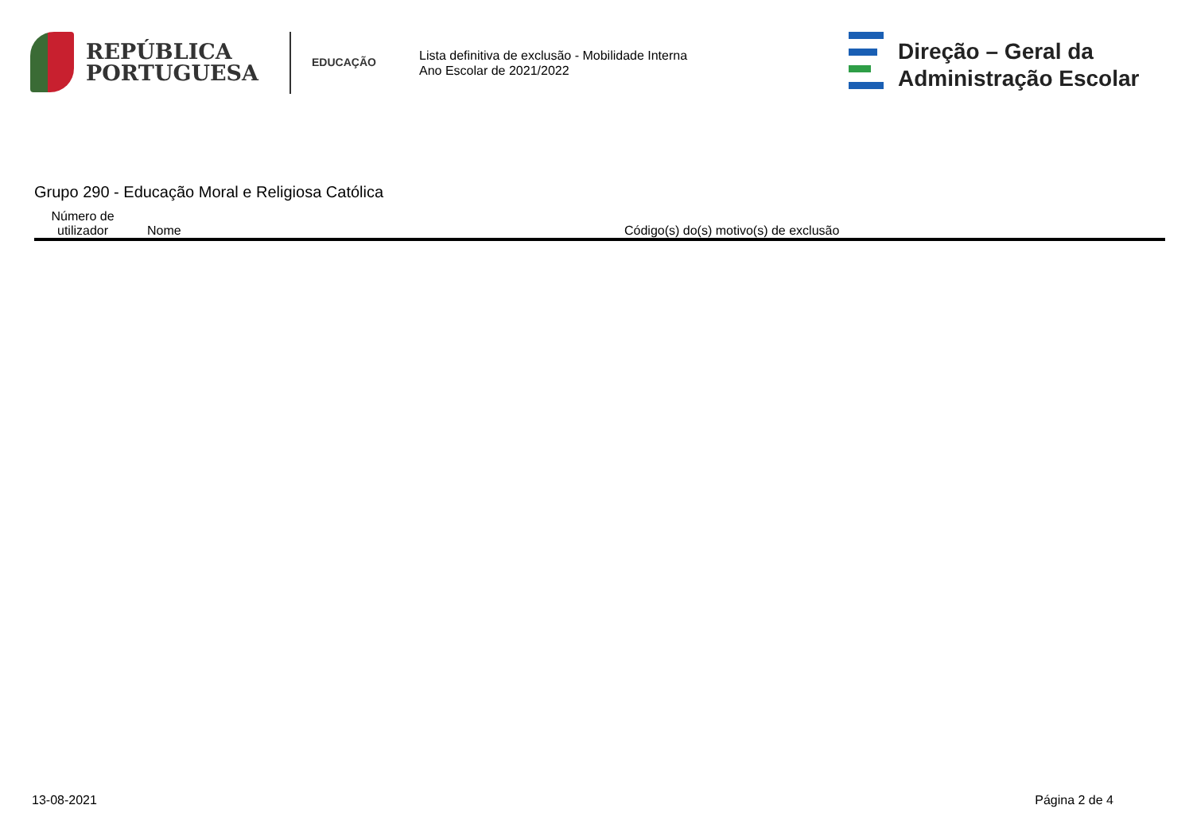REPÚBLICA
PORTUGUESA
EDUCAÇÃO
Lista definitiva de exclusão - Mobilidade Interna
Ano Escolar de 2021/2022
Direção – Geral da
Administração Escolar
Grupo 290 - Educação Moral e Religiosa Católica
| Número de utilizador | Nome | Código(s) do(s) motivo(s) de exclusão |
| --- | --- | --- |
13-08-2021 Página 2 de 4